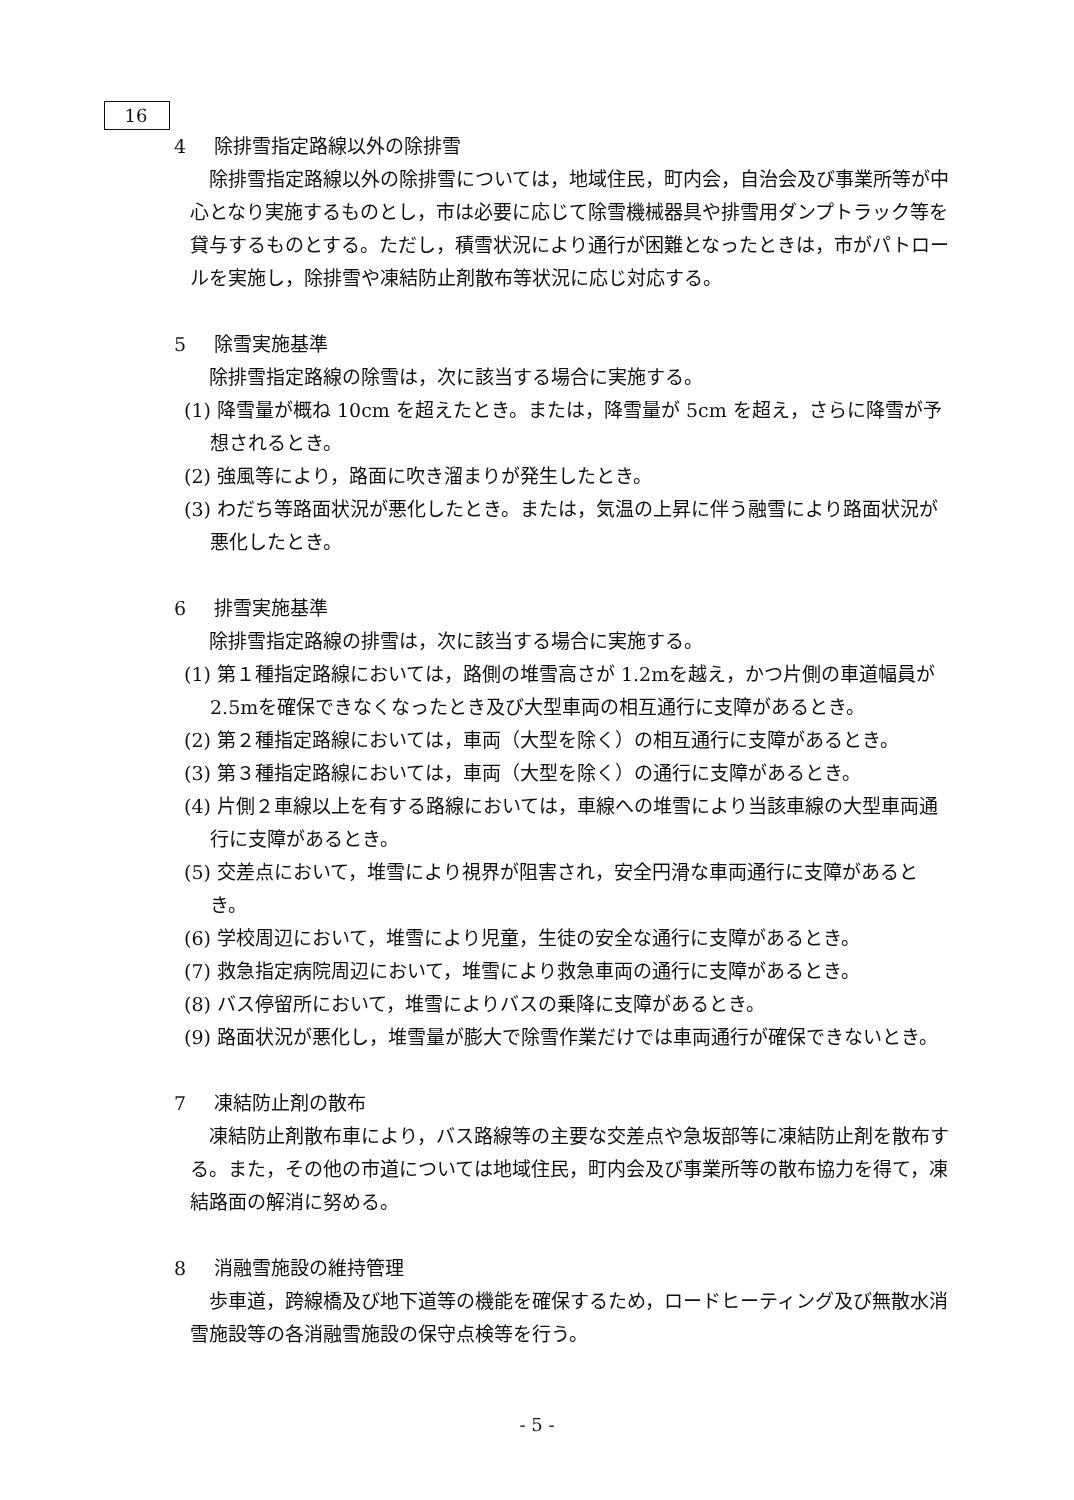16
4 除排雪指定路線以外の除排雪
除排雪指定路線以外の除排雪については，地域住民，町内会，自治会及び事業所等が中心となり実施するものとし，市は必要に応じて除雪機械器具や排雪用ダンプトラック等を貸与するものとする。ただし，積雪状況により通行が困難となったときは，市がパトロールを実施し，除排雪や凍結防止剤散布等状況に応じ対応する。
5 除雪実施基準
除排雪指定路線の除雪は，次に該当する場合に実施する。
(1) 降雪量が概ね 10cm を超えたとき。または，降雪量が 5cm を超え，さらに降雪が予想されるとき。
(2) 強風等により，路面に吹き溜まりが発生したとき。
(3) わだち等路面状況が悪化したとき。または，気温の上昇に伴う融雪により路面状況が悪化したとき。
6 排雪実施基準
除排雪指定路線の排雪は，次に該当する場合に実施する。
(1) 第１種指定路線においては，路側の堆雪高さが 1.2mを越え，かつ片側の車道幅員が 2.5mを確保できなくなったとき及び大型車両の相互通行に支障があるとき。
(2) 第２種指定路線においては，車両（大型を除く）の相互通行に支障があるとき。
(3) 第３種指定路線においては，車両（大型を除く）の通行に支障があるとき。
(4) 片側２車線以上を有する路線においては，車線への堆雪により当該車線の大型車両通行に支障があるとき。
(5) 交差点において，堆雪により視界が阻害され，安全円滑な車両通行に支障があるとき。
(6) 学校周辺において，堆雪により児童，生徒の安全な通行に支障があるとき。
(7) 救急指定病院周辺において，堆雪により救急車両の通行に支障があるとき。
(8) バス停留所において，堆雪によりバスの乗降に支障があるとき。
(9) 路面状況が悪化し，堆雪量が膨大で除雪作業だけでは車両通行が確保できないとき。
7 凍結防止剤の散布
凍結防止剤散布車により，バス路線等の主要な交差点や急坂部等に凍結防止剤を散布する。また，その他の市道については地域住民，町内会及び事業所等の散布協力を得て，凍結路面の解消に努める。
8 消融雪施設の維持管理
歩車道，跨線橋及び地下道等の機能を確保するため，ロードヒーティング及び無散水消雪施設等の各消融雪施設の保守点検等を行う。
- 5 -